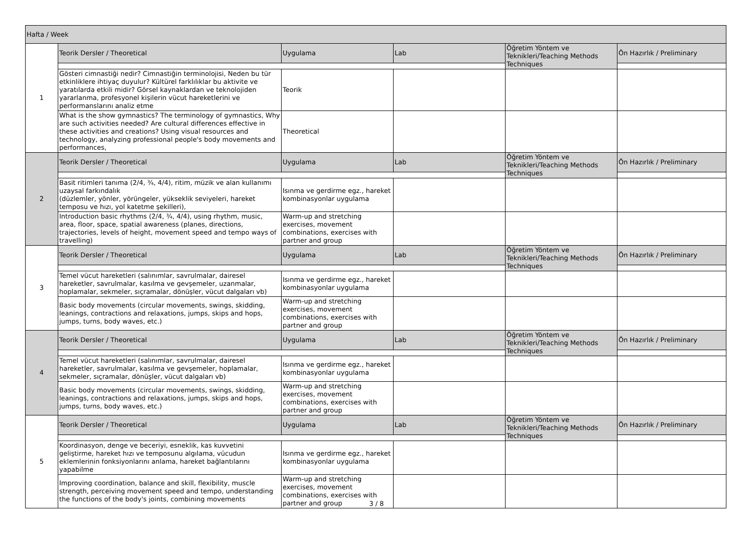| Hafta / Week | | | | | |
| 1 | Teorik Dersler / Theoretical | Uygulama | Lab | Öğretim Yöntem ve Teknikleri/Teaching Methods Techniques | Ön Hazırlık / Preliminary |
| | Gösteri cimnastiği nedir? Cimnastiğin terminolojisi, Neden bu tür etkinliklere ihtiyaç duyulur? Kültürel farklılıklar bu aktivite ve yaratılarda etkili midir? Görsel kaynaklardan ve teknolojiden yararlanma, profesyonel kişilerin vücut hareketlerini ve performanslarını analiz etme | Teorik | | | |
| | What is the show gymnastics? The terminology of gymnastics, Why are such activities needed? Are cultural differences effective in these activities and creations? Using visual resources and technology, analyzing professional people's body movements and performances, | Theoretical | | | |
| 2 | Teorik Dersler / Theoretical | Uygulama | Lab | Öğretim Yöntem ve Teknikleri/Teaching Methods Techniques | Ön Hazırlık / Preliminary |
| | Basit ritimleri tanıma (2/4, ¾, 4/4), ritim, müzik ve alan kullanımı uzaysal farkındalık (düzlemler, yönler, yörüngeler, yükseklik seviyeleri, hareket temposu ve hızı, yol katetme şekilleri), | Isınma ve gerdirme egz., hareket kombinasyonlar uygulama | | | |
| | Introduction basic rhythms (2/4, ¾, 4/4), using rhythm, music, area, floor, space, spatial awareness (planes, directions, trajectories, levels of height, movement speed and tempo ways of travelling) | Warm-up and stretching exercises, movement combinations, exercises with partner and group | | | |
| 3 | Teorik Dersler / Theoretical | Uygulama | Lab | Öğretim Yöntem ve Teknikleri/Teaching Methods Techniques | Ön Hazırlık / Preliminary |
| | Temel vücut hareketleri (salınımlar, savrulmalar, dairesel hareketler, savrulmalar, kasılma ve gevşemeler, uzanmalar, hoplamalar, sekmeler, sıçramalar, dönüşler, vücut dalgaları vb) | Isınma ve gerdirme egz., hareket kombinasyonlar uygulama | | | |
| | Basic body movements (circular movements, swings, skidding, leanings, contractions and relaxations, jumps, skips and hops, jumps, turns, body waves, etc.) | Warm-up and stretching exercises, movement combinations, exercises with partner and group | | | |
| 4 | Teorik Dersler / Theoretical | Uygulama | Lab | Öğretim Yöntem ve Teknikleri/Teaching Methods Techniques | Ön Hazırlık / Preliminary |
| | Temel vücut hareketleri (salınımlar, savrulmalar, dairesel hareketler, savrulmalar, kasılma ve gevşemeler, hoplamalar, sekmeler, sıçramalar, dönüşler, vücut dalgaları vb) | Isınma ve gerdirme egz., hareket kombinasyonlar uygulama | | | |
| | Basic body movements (circular movements, swings, skidding, leanings, contractions and relaxations, jumps, skips and hops, jumps, turns, body waves, etc.) | Warm-up and stretching exercises, movement combinations, exercises with partner and group | | | |
| 5 | Teorik Dersler / Theoretical | Uygulama | Lab | Öğretim Yöntem ve Teknikleri/Teaching Methods Techniques | Ön Hazırlık / Preliminary |
| | Koordinasyon, denge ve beceriyi, esneklik, kas kuvvetini geliştirme, hareket hızı ve temposunu algılama, vücudun eklemlerinin fonksiyonlarını anlama, hareket bağlantılarını yapabilme | Isınma ve gerdirme egz., hareket kombinasyonlar uygulama | | | |
| | Improving coordination, balance and skill, flexibility, muscle strength, perceiving movement speed and tempo, understanding the functions of the body's joints, combining movements | Warm-up and stretching exercises, movement combinations, exercises with partner and group | | | |
3 / 8